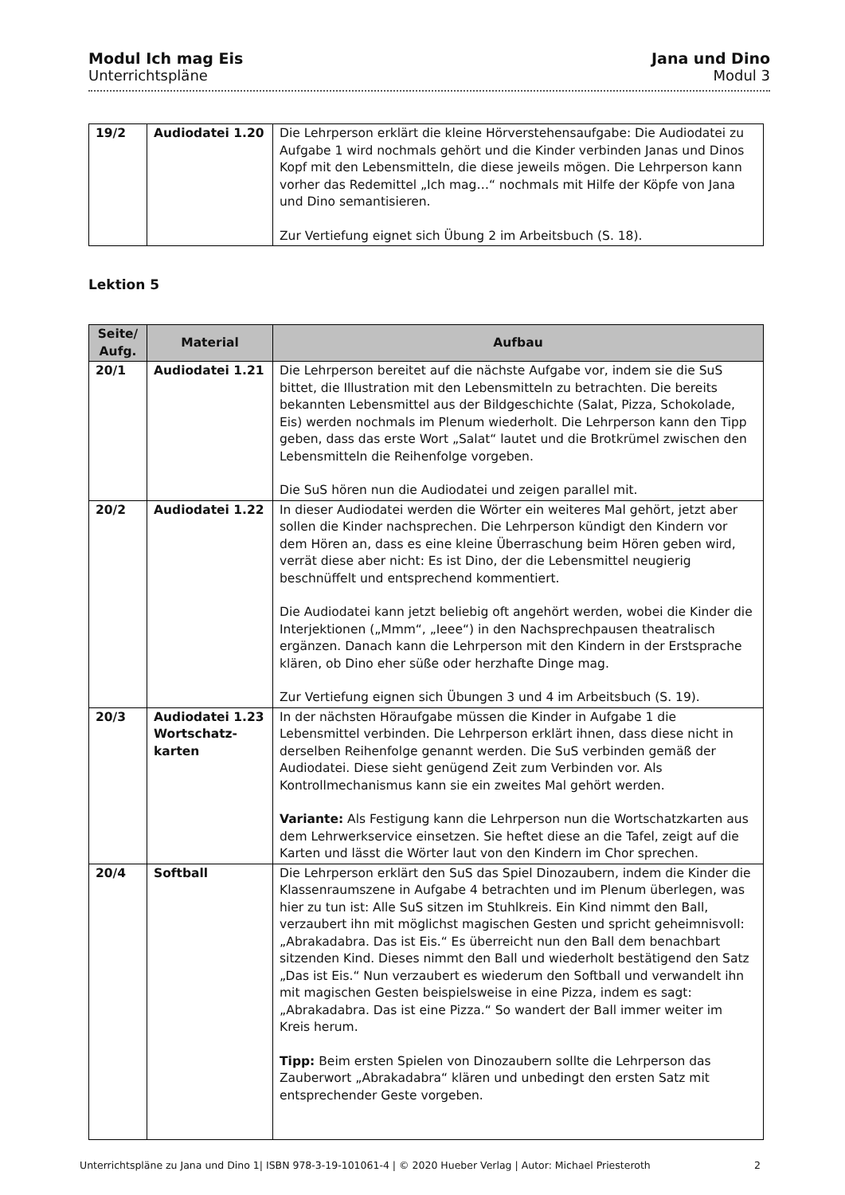Modul Ich mag Eis
Unterrichtspläne
Jana und Dino
Modul 3
| 19/2 | Audiodatei 1.20 | Die Lehrperson erklärt die kleine Hörverstehensaufgabe: Die Audiodatei zu Aufgabe 1 wird nochmals gehört und die Kinder verbinden Janas und Dinos Kopf mit den Lebensmitteln, die diese jeweils mögen. Die Lehrperson kann vorher das Redemittel „Ich mag…“ nochmals mit Hilfe der Köpfe von Jana und Dino semantisieren. Zur Vertiefung eignet sich Übung 2 im Arbeitsbuch (S. 18). |
Lektion 5
| Seite/ Aufg. | Material | Aufbau |
| --- | --- | --- |
| 20/1 | Audiodatei 1.21 | Die Lehrperson bereitet auf die nächste Aufgabe vor, indem sie die SuS bittet, die Illustration mit den Lebensmitteln zu betrachten. Die bereits bekannten Lebensmittel aus der Bildgeschichte (Salat, Pizza, Schokolade, Eis) werden nochmals im Plenum wiederholt. Die Lehrperson kann den Tipp geben, dass das erste Wort „Salat“ lautet und die Brotkrümel zwischen den Lebensmitteln die Reihenfolge vorgeben. Die SuS hören nun die Audiodatei und zeigen parallel mit. |
| 20/2 | Audiodatei 1.22 | In dieser Audiodatei werden die Wörter ein weiteres Mal gehört, jetzt aber sollen die Kinder nachsprechen. Die Lehrperson kündigt den Kindern vor dem Hören an, dass es eine kleine Überraschung beim Hören geben wird, verrät diese aber nicht: Es ist Dino, der die Lebensmittel neugierig beschnüffelt und entsprechend kommentiert. Die Audiodatei kann jetzt beliebig oft angehört werden, wobei die Kinder die Interjektionen („Mmm“, „Ieee“) in den Nachsprechpausen theatralisch ergänzen. Danach kann die Lehrperson mit den Kindern in der Erstsprache klären, ob Dino eher süße oder herzhafte Dinge mag. Zur Vertiefung eignen sich Übungen 3 und 4 im Arbeitsbuch (S. 19). |
| 20/3 | Audiodatei 1.23 Wortschatz-karten | In der nächsten Höraufgabe müssen die Kinder in Aufgabe 1 die Lebensmittel verbinden. Die Lehrperson erklärt ihnen, dass diese nicht in derselben Reihenfolge genannt werden. Die SuS verbinden gemäß der Audiodatei. Diese sieht genügend Zeit zum Verbinden vor. Als Kontrollmechanismus kann sie ein zweites Mal gehört werden. Variante: Als Festigung kann die Lehrperson nun die Wortschatzkarten aus dem Lehrwerkservice einsetzen. Sie heftet diese an die Tafel, zeigt auf die Karten und lässt die Wörter laut von den Kindern im Chor sprechen. |
| 20/4 | Softball | Die Lehrperson erklärt den SuS das Spiel Dinozaubern, indem die Kinder die Klassenraumszene in Aufgabe 4 betrachten und im Plenum überlegen, was hier zu tun ist: Alle SuS sitzen im Stuhlkreis. Ein Kind nimmt den Ball, verzaubert ihn mit möglichst magischen Gesten und spricht geheimnisvoll: „Abrakadabra. Das ist Eis.“ Es überreicht nun den Ball dem benachbart sitzenden Kind. Dieses nimmt den Ball und wiederholt bestätigend den Satz „Das ist Eis.“ Nun verzaubert es wiederum den Softball und verwandelt ihn mit magischen Gesten beispielsweise in eine Pizza, indem es sagt: „Abrakadabra. Das ist eine Pizza.“ So wandert der Ball immer weiter im Kreis herum. Tipp: Beim ersten Spielen von Dinozaubern sollte die Lehrperson das Zauberwort „Abrakadabra“ klären und unbedingt den ersten Satz mit entsprechender Geste vorgeben. |
Unterrichtspläne zu Jana und Dino 1| ISBN 978-3-19-101061-4 | © 2020 Hueber Verlag | Autor: Michael Priesteroth 2